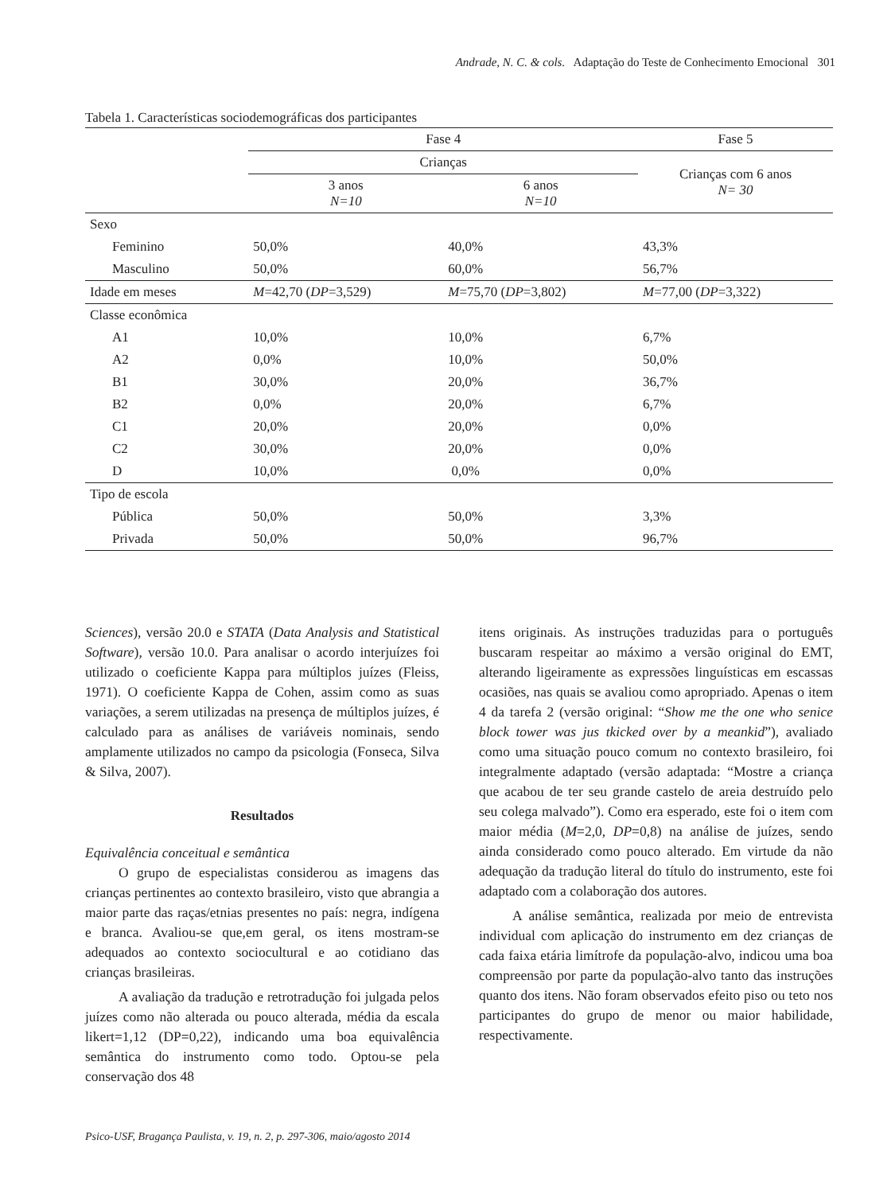Andrade, N. C. & cols. Adaptação do Teste de Conhecimento Emocional 301
Tabela 1. Características sociodemográficas dos participantes
| | Fase 4 | | Fase 5 |
| --- | --- | --- | --- |
| | Crianças | | Crianças com 6 anos N= 30 |
| | 3 anos N=10 | 6 anos N=10 | |
| Sexo | | | |
| Feminino | 50,0% | 40,0% | 43,3% |
| Masculino | 50,0% | 60,0% | 56,7% |
| Idade em meses | M =42,70 ( DP =3,529) | M =75,70 ( DP =3,802) | M =77,00 ( DP =3,322) |
| Classe econômica | | | |
| A1 | 10,0% | 10,0% | 6,7% |
| A2 | 0,0% | 10,0% | 50,0% |
| B1 | 30,0% | 20,0% | 36,7% |
| B2 | 0,0% | 20,0% | 6,7% |
| C1 | 20,0% | 20,0% | 0,0% |
| C2 | 30,0% | 20,0% | 0,0% |
| D | 10,0% | 0,0% | 0,0% |
| Tipo de escola | | | |
| Pública | 50,0% | 50,0% | 3,3% |
| Privada | 50,0% | 50,0% | 96,7% |
Sciences), versão 20.0 e STATA (Data Analysis and Statistical Software), versão 10.0. Para analisar o acordo interjuízes foi utilizado o coeficiente Kappa para múltiplos juízes (Fleiss, 1971). O coeficiente Kappa de Cohen, assim como as suas variações, a serem utilizadas na presença de múltiplos juízes, é calculado para as análises de variáveis nominais, sendo amplamente utilizados no campo da psicologia (Fonseca, Silva & Silva, 2007).
Resultados
Equivalência conceitual e semântica
O grupo de especialistas considerou as imagens das crianças pertinentes ao contexto brasileiro, visto que abrangia a maior parte das raças/etnias presentes no país: negra, indígena e branca. Avaliou-se que,em geral, os itens mostram-se adequados ao contexto sociocultural e ao cotidiano das crianças brasileiras.
A avaliação da tradução e retrotradução foi julgada pelos juízes como não alterada ou pouco alterada, média da escala likert=1,12 (DP=0,22), indicando uma boa equivalência semântica do instrumento como todo. Optou-se pela conservação dos 48
itens originais. As instruções traduzidas para o português buscaram respeitar ao máximo a versão original do EMT, alterando ligeiramente as expressões linguísticas em escassas ocasiões, nas quais se avaliou como apropriado. Apenas o item 4 da tarefa 2 (versão original: “Show me the one who senice block tower was jus tkicked over by a meankid”), avaliado como uma situação pouco comum no contexto brasileiro, foi integralmente adaptado (versão adaptada: “Mostre a criança que acabou de ter seu grande castelo de areia destruído pelo seu colega malvado”). Como era esperado, este foi o item com maior média (M=2,0, DP=0,8) na análise de juízes, sendo ainda considerado como pouco alterado. Em virtude da não adequação da tradução literal do título do instrumento, este foi adaptado com a colaboração dos autores.
A análise semântica, realizada por meio de entrevista individual com aplicação do instrumento em dez crianças de cada faixa etária limítrofe da população-alvo, indicou uma boa compreensão por parte da população-alvo tanto das instruções quanto dos itens. Não foram observados efeito piso ou teto nos participantes do grupo de menor ou maior habilidade, respectivamente.
Psico-USF, Bragança Paulista, v. 19, n. 2, p. 297-306, maio/agosto 2014